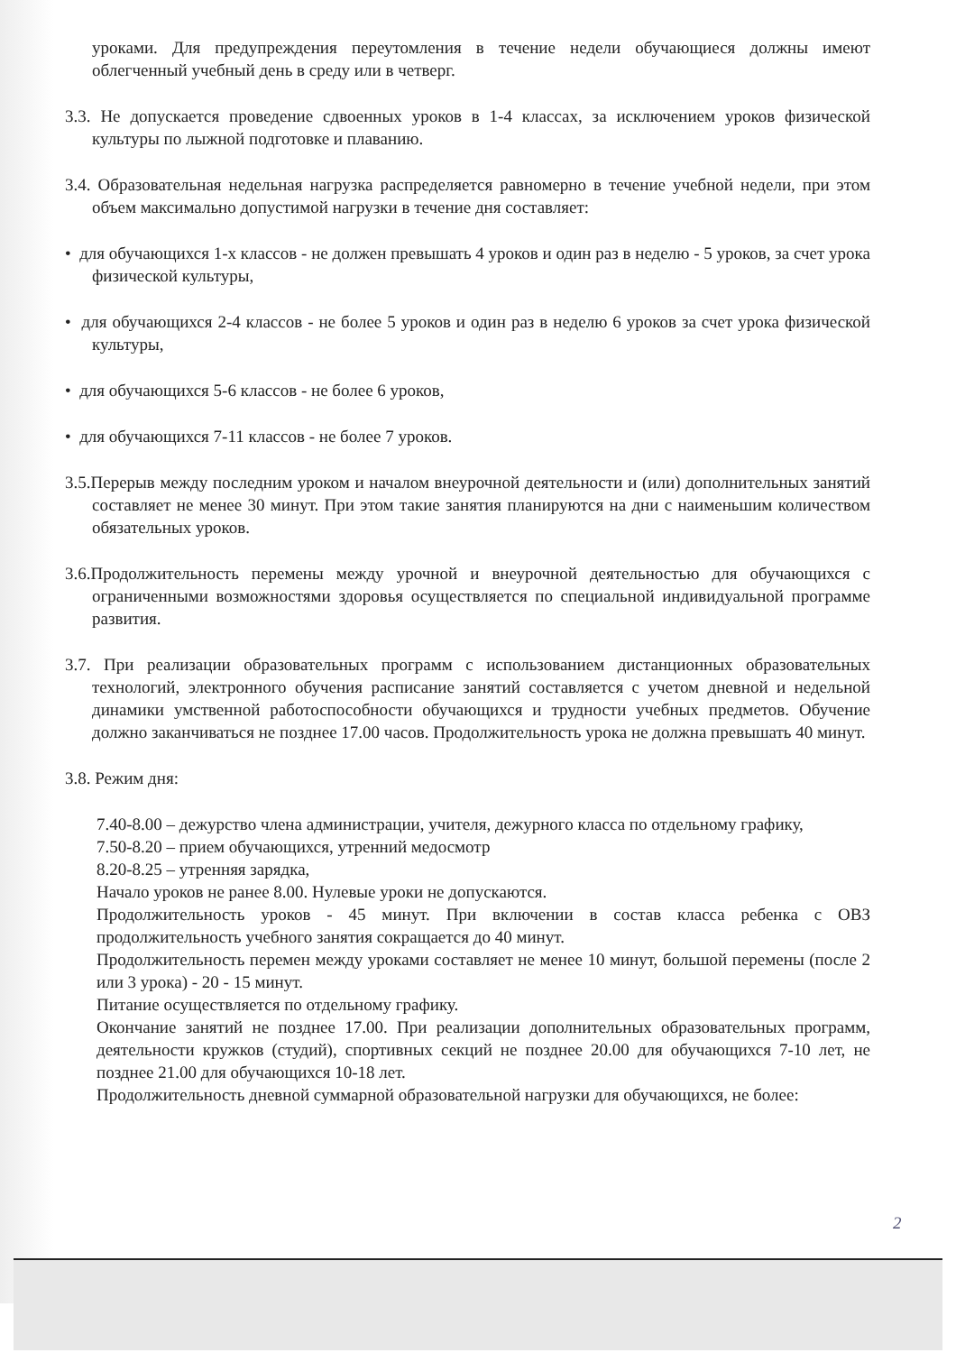уроками. Для предупреждения переутомления в течение недели обучающиеся должны имеют облегченный учебный день в среду или в четверг.
3.3. Не допускается проведение сдвоенных уроков в 1-4 классах, за исключением уроков физической культуры по лыжной подготовке и плаванию.
3.4. Образовательная недельная нагрузка распределяется равномерно в течение учебной недели, при этом объем максимально допустимой нагрузки в течение дня составляет:
• для обучающихся 1-х классов - не должен превышать 4 уроков и один раз в неделю - 5 уроков, за счет урока физической культуры,
• для обучающихся 2-4 классов - не более 5 уроков и один раз в неделю 6 уроков за счет урока физической культуры,
• для обучающихся 5-6 классов - не более 6 уроков,
• для обучающихся 7-11 классов - не более 7 уроков.
3.5.Перерыв между последним уроком и началом внеурочной деятельности и (или) дополнительных занятий составляет не менее 30 минут. При этом такие занятия планируются на дни с наименьшим количеством обязательных уроков.
3.6.Продолжительность перемены между урочной и внеурочной деятельностью для обучающихся с ограниченными возможностями здоровья осуществляется по специальной индивидуальной программе развития.
3.7. При реализации образовательных программ с использованием дистанционных образовательных технологий, электронного обучения расписание занятий составляется с учетом дневной и недельной динамики умственной работоспособности обучающихся и трудности учебных предметов. Обучение должно заканчиваться не позднее 17.00 часов. Продолжительность урока не должна превышать 40 минут.
3.8. Режим дня:
7.40-8.00 – дежурство члена администрации, учителя, дежурного класса по отдельному графику,
7.50-8.20 – прием обучающихся, утренний медосмотр
8.20-8.25 – утренняя зарядка,
Начало уроков не ранее 8.00. Нулевые уроки не допускаются.
Продолжительность уроков - 45 минут. При включении в состав класса ребенка с ОВЗ продолжительность учебного занятия сокращается до 40 минут.
Продолжительность перемен между уроками составляет не менее 10 минут, большой перемены (после 2 или 3 урока) - 20 - 15 минут.
Питание осуществляется по отдельному графику.
Окончание занятий не позднее 17.00. При реализации дополнительных образовательных программ, деятельности кружков (студий), спортивных секций не позднее 20.00 для обучающихся 7-10 лет, не позднее 21.00 для обучающихся 10-18 лет.
Продолжительность дневной суммарной образовательной нагрузки для обучающихся, не более:
2